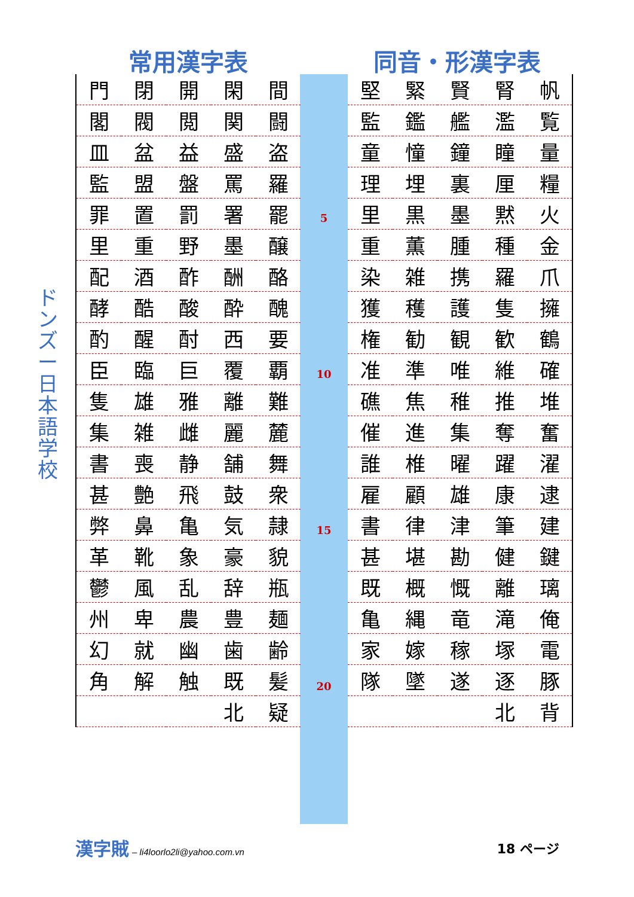常用漢字表 同音・形漢字表
ドンズー日本語学校
5
10
15
20
| 門 | 閉 | 開 | 閑 | 間 |
| 閣 | 閥 | 閲 | 関 | 闘 |
| 皿 | 盆 | 益 | 盛 | 盗 |
| 監 | 盟 | 盤 | 罵 | 羅 |
| 罪 | 置 | 罰 | 署 | 罷 |
| 里 | 重 | 野 | 墨 | 醸 |
| 配 | 酒 | 酢 | 酬 | 酪 |
| 酵 | 酷 | 酸 | 酔 | 醜 |
| 酌 | 醒 | 酎 | 西 | 要 |
| 臣 | 臨 | 巨 | 覆 | 覇 |
| 隻 | 雄 | 雅 | 離 | 難 |
| 集 | 雑 | 雌 | 麗 | 麓 |
| 書 | 喪 | 静 | 舗 | 舞 |
| 甚 | 艶 | 飛 | 鼓 | 衆 |
| 弊 | 鼻 | 亀 | 気 | 隷 |
| 革 | 靴 | 象 | 豪 | 貌 |
| 鬱 | 風 | 乱 | 辞 | 瓶 |
| 州 | 卑 | 農 | 豊 | 麺 |
| 幻 | 就 | 幽 | 歯 | 齢 |
| 角 | 解 | 触 | 既 | 髪 |
| | | | 北 | 疑 |
| 堅 | 緊 | 賢 | 腎 | 帆 |
| 監 | 鑑 | 艦 | 濫 | 覧 |
| 童 | 憧 | 鐘 | 瞳 | 量 |
| 理 | 埋 | 裏 | 厘 | 糧 |
| 里 | 黒 | 墨 | 黙 | 火 |
| 重 | 薫 | 腫 | 種 | 金 |
| 染 | 雑 | 携 | 羅 | 爪 |
| 獲 | 穫 | 護 | 隻 | 擁 |
| 権 | 勧 | 観 | 歓 | 鶴 |
| 准 | 準 | 唯 | 維 | 確 |
| 礁 | 焦 | 稚 | 推 | 堆 |
| 催 | 進 | 集 | 奪 | 奮 |
| 誰 | 椎 | 曜 | 躍 | 濯 |
| 雇 | 顧 | 雄 | 康 | 逮 |
| 書 | 律 | 津 | 筆 | 建 |
| 甚 | 堪 | 勘 | 健 | 鍵 |
| 既 | 概 | 慨 | 離 | 璃 |
| 亀 | 縄 | 竜 | 滝 | 俺 |
| 家 | 嫁 | 稼 | 塚 | 電 |
| 隊 | 墜 | 遂 | 逐 | 豚 |
| | | | 北 | 背 |
漢字賊 – li4loorlo2li@yahoo.com.vn
18 ページ